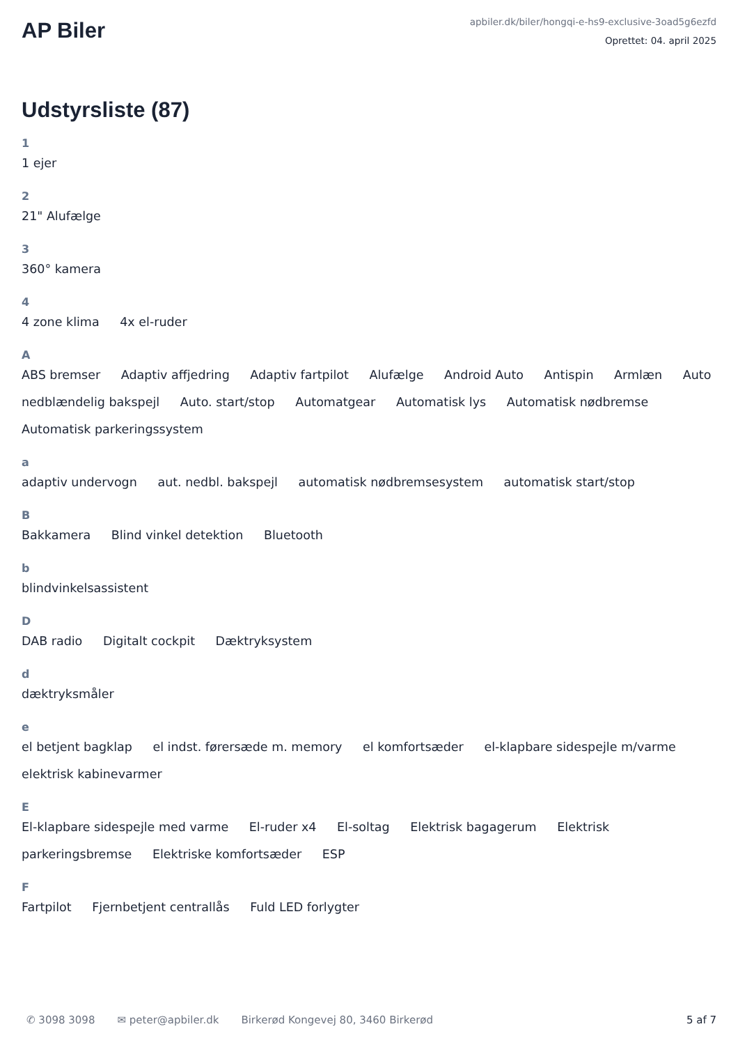AP Biler
apbiler.dk/biler/hongqi-e-hs9-exclusive-3oad5g6ezfd
Oprettet: 04. april 2025
Udstyrsliste (87)
1
1 ejer
2
21" Alufælge
3
360° kamera
4
4 zone klima 4x el-ruder
A
ABS bremser Adaptiv affjedring Adaptiv fartpilot Alufælge Android Auto Antispin Armlæn Auto nedblændelig bakspejl Auto. start/stop Automatgear Automatisk lys Automatisk nødbremse Automatisk parkeringssystem
a
adaptiv undervogn aut. nedbl. bakspejl automatisk nødbremsesystem automatisk start/stop
B
Bakkamera Blind vinkel detektion Bluetooth
b
blindvinkelsassistent
D
DAB radio Digitalt cockpit Dæktryksystem
d
dæktryksmåler
e
el betjent bagklap el indst. førersæde m. memory el komfortsæder el-klapbare sidespejle m/varme elektrisk kabinevarmer
E
El-klapbare sidespejle med varme El-ruder x4 El-soltag Elektrisk bagagerum Elektrisk parkeringsbremse Elektriske komfortsæder ESP
F
Fartpilot Fjernbetjent centrallås Fuld LED forlygter
✆ 3098 3098 ✉ peter@apbiler.dk Birkerød Kongevej 80, 3460 Birkerød 5 af 7